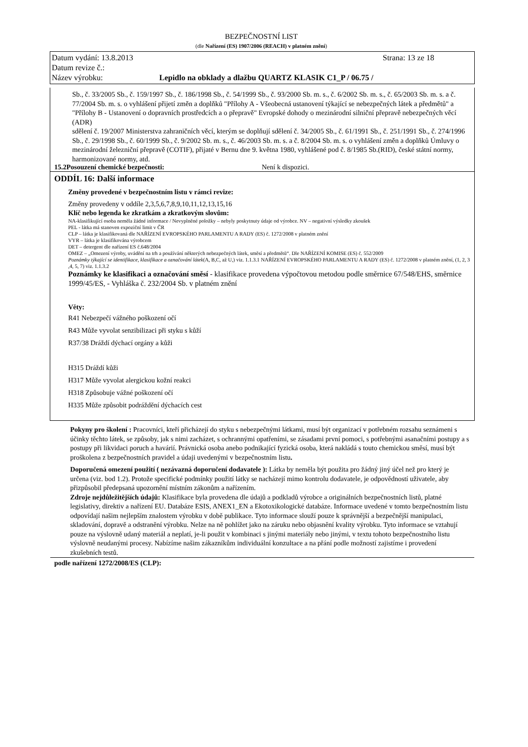BEZPEČNOSTNÍ LIST
(dle Nařízení (ES) 1907/2006 (REACH) v platném znění)
Datum vydání: 13.8.2013 Strana: 13 ze 18
Datum revize č.:
Název výrobku: Lepidlo na obklady a dlažbu QUARTZ KLASIK C1_P / 06.75 /
Sb., č. 33/2005 Sb., č. 159/1997 Sb., č. 186/1998 Sb., č. 54/1999 Sb., č. 93/2000 Sb. m. s., č. 6/2002 Sb. m. s., č. 65/2003 Sb. m. s. a č. 77/2004 Sb. m. s. o vyhlášení přijetí změn a doplňků "Přílohy A - Všeobecná ustanovení týkající se nebezpečných látek a předmětů" a "Přílohy B - Ustanovení o dopravních prostředcích a o přepravě" Evropské dohody o mezinárodní silniční přepravě nebezpečných věcí (ADR)
sdělení č. 19/2007 Ministerstva zahraničních věcí, kterým se doplňují sdělení č. 34/2005 Sb., č. 61/1991 Sb., č. 251/1991 Sb., č. 274/1996 Sb., č. 29/1998 Sb., č. 60/1999 Sb., č. 9/2002 Sb. m. s., č. 46/2003 Sb. m. s. a č. 8/2004 Sb. m. s. o vyhlášení změn a doplňků Úmluvy o mezinárodní železniční přepravě (COTIF), přijaté v Bernu dne 9. května 1980, vyhlášené pod č. 8/1985 Sb.(RID), české státní normy, harmonizované normy, atd.
15.2Posouzení chemické bezpečnosti: Není k dispozici.
ODDÍL 16: Další informace
Změny provedené v bezpečnostním listu v rámci revize:
Změny provedeny v oddíle 2,3,5,6,7,8,9,10,11,12,13,15,16
Klíč nebo legenda ke zkratkám a zkratkovým slovům:
NA-klasifikující osoba neměla žádné informace / Nevyplněné položky – nebyly poskytnuty údaje od výrobce. NV – negativní výsledky zkoušek
PEL - látka má stanoven expoziční limit v ČR
CLP – látka je klasifikovaná dle NAŘÍZENÍ EVROPSKÉHO PARLAMENTU A RADY (ES) č. 1272/2008 v platném znění
VYR – látka je klasifikována výrobcem
DET – detergent dle nařízení ES č.648/2004
OMEZ – „Omezení výroby, uvádění na trh a používání některých nebezpečných látek, směsí a předmětů“. Dle NAŘÍZENÍ KOMISE (ES) č. 552/2009
Poznámky týkající se identifikace, klasifikace a označování látek(A, B,C, až U,) viz. 1.1.3.1 NAŘÍZENÍ EVROPSKÉHO PARLAMENTU A RADY (ES) č. 1272/2008 v platném znění, (1, 2, 3 ,4, 5, 7) viz. 1.1.3.2
Poznámky ke klasifikaci a označování směsí - klasifikace provedena výpočtovou metodou podle směrnice 67/548/EHS, směrnice 1999/45/ES, - Vyhláška č. 232/2004 Sb. v platném znění
Věty:
R41 Nebezpečí vážného poškození očí
R43 Může vyvolat senzibilizaci při styku s kůží
R37/38 Dráždí dýchací orgány a kůži
H315 Dráždí kůži
H317 Může vyvolat alergickou kožní reakci
H318 Způsobuje vážné poškození očí
H335 Může způsobit podráždění dýchacích cest
Pokyny pro školení : Pracovníci, kteří přicházejí do styku s nebezpečnými látkami, musí být organizací v potřebném rozsahu seznámeni s účinky těchto látek, se způsoby, jak s nimi zacházet, s ochrannými opatřeními, se zásadami první pomoci, s potřebnými asanačními postupy a s postupy při likvidaci poruch a havárií. Právnická osoba anebo podnikající fyzická osoba, která nakládá s touto chemickou směsí, musí být proškolena z bezpečnostních pravidel a údaji uvedenými v bezpečnostním listu.
Doporučená omezení použití ( nezávazná doporučení dodavatele ): Látka by neměla být použita pro žádný jiný účel než pro který je určena (viz. bod 1.2). Protože specifické podmínky použití látky se nacházejí mimo kontrolu dodavatele, je odpovědností uživatele, aby přizpůsobil předepsaná upozornění místním zákonům a nařízením.
Zdroje nejdůležitějších údajů: Klasifikace byla provedena dle údajů a podkladů výrobce a originálních bezpečnostních listů, platné legislativy, direktiv a nařízení EU. Databáze ESIS, ANEX1_EN a Ekotoxikologické databáze. Informace uvedené v tomto bezpečnostním listu odpovídají našim nejlepším znalostem výrobku v době publikace. Tyto informace slouží pouze k správnější a bezpečnější manipulaci, skladování, dopravě a odstranění výrobku. Nelze na ně pohlížet jako na záruku nebo objasnění kvality výrobku. Tyto informace se vztahují pouze na výslovně udaný materiál a neplatí, je-li použit v kombinaci s jinými materiály nebo jinými, v textu tohoto bezpečnostního listu výslovně neudanými procesy. Nabízíme našim zákazníkům individuální konzultace a na přání podle možností zajistíme i provedení zkušebních testů.
podle nařízení 1272/2008/ES (CLP):